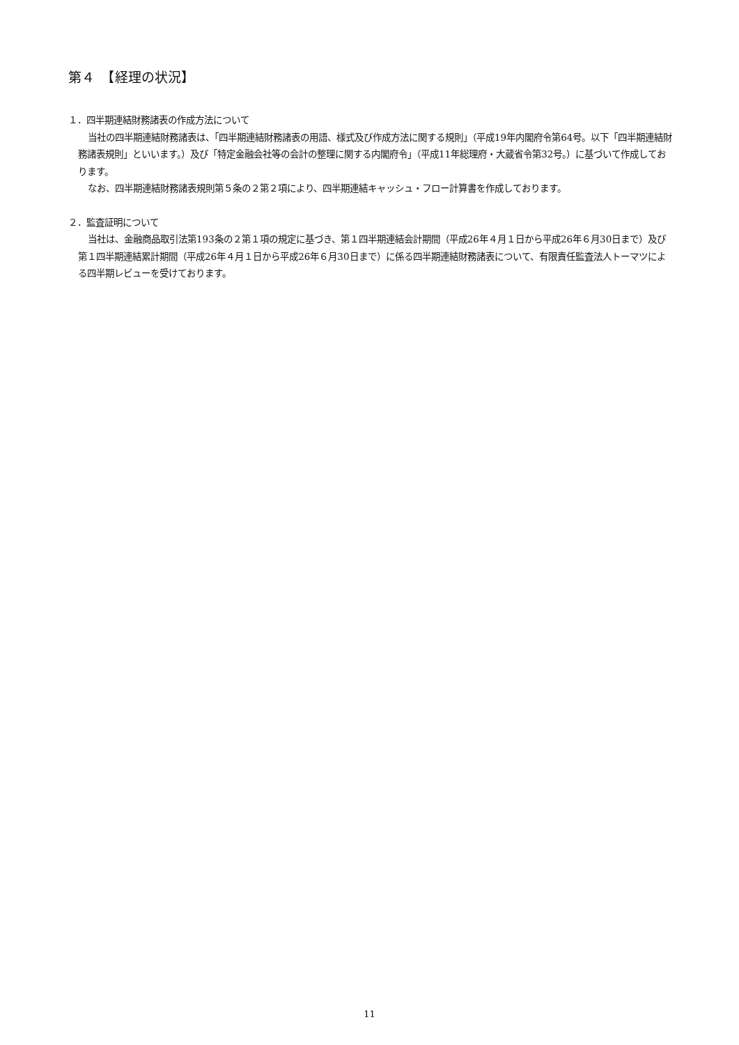第４　【経理の状況】
１．四半期連結財務諸表の作成方法について
当社の四半期連結財務諸表は、「四半期連結財務諸表の用語、様式及び作成方法に関する規則」（平成19年内閣府令第64号。以下「四半期連結財務諸表規則」といいます。）及び「特定金融会社等の会計の整理に関する内閣府令」（平成11年総理府・大蔵省令第32号。）に基づいて作成しております。
なお、四半期連結財務諸表規則第５条の２第２項により、四半期連結キャッシュ・フロー計算書を作成しております。
２．監査証明について
当社は、金融商品取引法第193条の２第１項の規定に基づき、第１四半期連結会計期間（平成26年４月１日から平成26年６月30日まで）及び第１四半期連結累計期間（平成26年４月１日から平成26年６月30日まで）に係る四半期連結財務諸表について、有限責任監査法人トーマツによる四半期レビューを受けております。
11